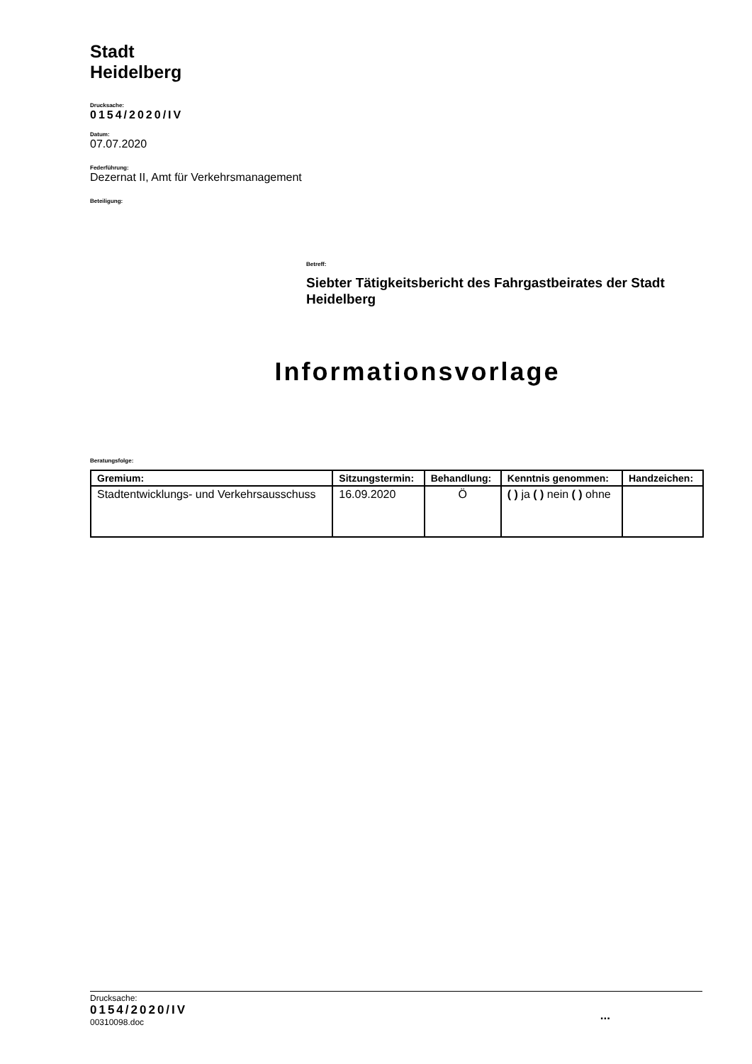Stadt
Heidelberg
Drucksache:
0154/2020/IV
Datum:
07.07.2020
Federführung:
Dezernat II, Amt für Verkehrsmanagement
Beteiligung:
Betreff:
Siebter Tätigkeitsbericht des Fahrgastbeirates der Stadt Heidelberg
Informationsvorlage
Beratungsfolge:
| Gremium: | Sitzungstermin: | Behandlung: | Kenntnis genommen: | Handzeichen: |
| --- | --- | --- | --- | --- |
| Stadtentwicklungs- und Verkehrsausschuss | 16.09.2020 | Ö | ( ) ja ( ) nein ( ) ohne | |
Drucksache:
0154/2020/IV
00310098.doc
...